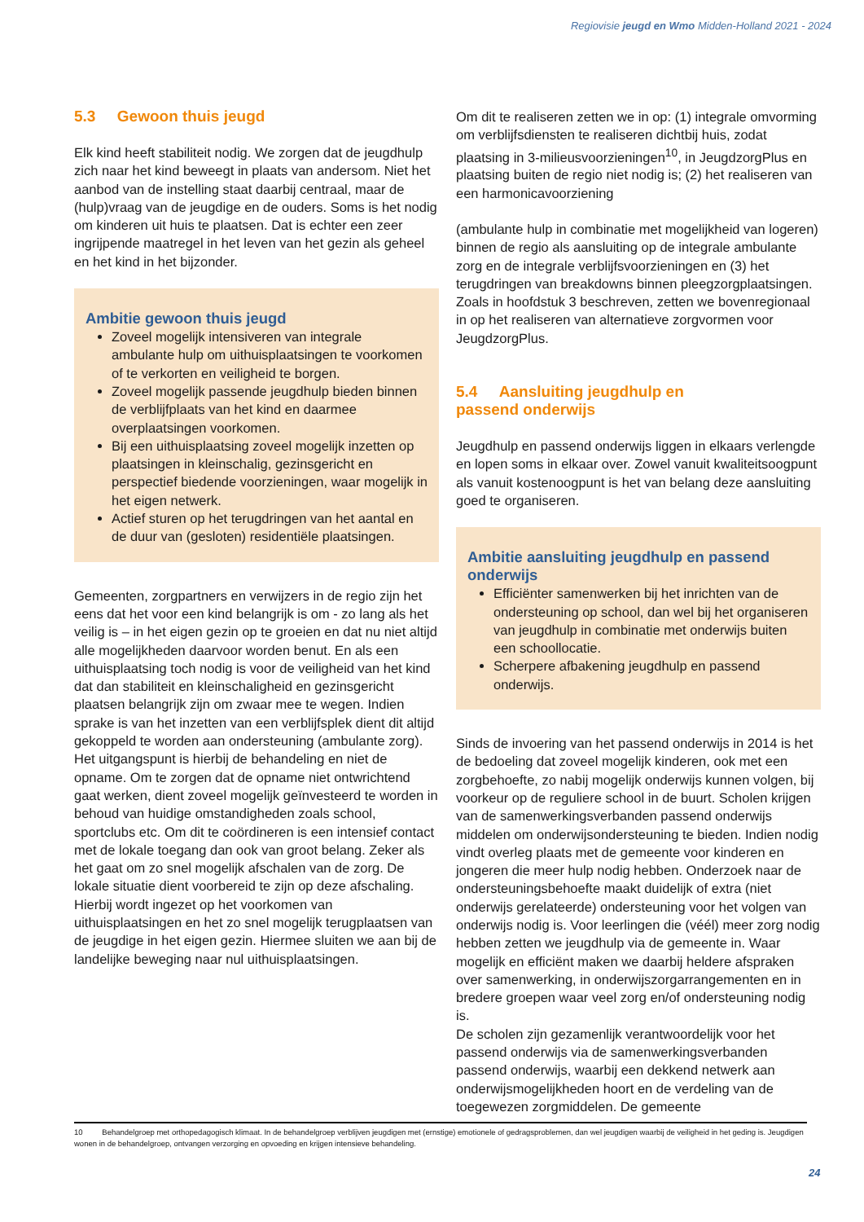Regiovisie jeugd en Wmo Midden-Holland 2021 - 2024
5.3 Gewoon thuis jeugd
Elk kind heeft stabiliteit nodig. We zorgen dat de jeugdhulp zich naar het kind beweegt in plaats van andersom. Niet het aanbod van de instelling staat daarbij centraal, maar de (hulp)vraag van de jeugdige en de ouders. Soms is het nodig om kinderen uit huis te plaatsen. Dat is echter een zeer ingrijpende maatregel in het leven van het gezin als geheel en het kind in het bijzonder.
Ambitie gewoon thuis jeugd
Zoveel mogelijk intensiveren van integrale ambulante hulp om uithuisplaatsingen te voorkomen of te verkorten en veiligheid te borgen.
Zoveel mogelijk passende jeugdhulp bieden binnen de verblijfplaats van het kind en daarmee overplaatsingen voorkomen.
Bij een uithuisplaatsing zoveel mogelijk inzetten op plaatsingen in kleinschalig, gezinsgericht en perspectief biedende voorzieningen, waar mogelijk in het eigen netwerk.
Actief sturen op het terugdringen van het aantal en de duur van (gesloten) residentiële plaatsingen.
Gemeenten, zorgpartners en verwijzers in de regio zijn het eens dat het voor een kind belangrijk is om - zo lang als het veilig is – in het eigen gezin op te groeien en dat nu niet altijd alle mogelijkheden daarvoor worden benut. En als een uithuisplaatsing toch nodig is voor de veiligheid van het kind dat dan stabiliteit en kleinschaligheid en gezinsgericht plaatsen belangrijk zijn om zwaar mee te wegen. Indien sprake is van het inzetten van een verblijfsplek dient dit altijd gekoppeld te worden aan ondersteuning (ambulante zorg). Het uitgangspunt is hierbij de behandeling en niet de opname. Om te zorgen dat de opname niet ontwrichtend gaat werken, dient zoveel mogelijk geïnvesteerd te worden in behoud van huidige omstandigheden zoals school, sportclubs etc. Om dit te coördineren is een intensief contact met de lokale toegang dan ook van groot belang. Zeker als het gaat om zo snel mogelijk afschalen van de zorg. De lokale situatie dient voorbereid te zijn op deze afschaling. Hierbij wordt ingezet op het voorkomen van uithuisplaatsingen en het zo snel mogelijk terugplaatsen van de jeugdige in het eigen gezin. Hiermee sluiten we aan bij de landelijke beweging naar nul uithuisplaatsingen.
Om dit te realiseren zetten we in op: (1) integrale omvorming om verblijfsdiensten te realiseren dichtbij huis, zodat plaatsing in 3-milieusvoorzieningen<sup>10</sup>, in JeugdzorgPlus en plaatsing buiten de regio niet nodig is; (2) het realiseren van een harmonicavoorziening
(ambulante hulp in combinatie met mogelijkheid van logeren) binnen de regio als aansluiting op de integrale ambulante zorg en de integrale verblijfsvoorzieningen en (3) het terugdringen van breakdowns binnen pleegzorgplaatsingen. Zoals in hoofdstuk 3 beschreven, zetten we bovenregionaal in op het realiseren van alternatieve zorgvormen voor JeugdzorgPlus.
5.4 Aansluiting jeugdhulp en
passend onderwijs
Jeugdhulp en passend onderwijs liggen in elkaars verlengde en lopen soms in elkaar over. Zowel vanuit kwaliteitsoogpunt als vanuit kostenoogpunt is het van belang deze aansluiting goed te organiseren.
Ambitie aansluiting jeugdhulp en passend onderwijs
Efficiënter samenwerken bij het inrichten van de ondersteuning op school, dan wel bij het organiseren van jeugdhulp in combinatie met onderwijs buiten een schoollocatie.
Scherpere afbakening jeugdhulp en passend onderwijs.
Sinds de invoering van het passend onderwijs in 2014 is het de bedoeling dat zoveel mogelijk kinderen, ook met een zorgbehoefte, zo nabij mogelijk onderwijs kunnen volgen, bij voorkeur op de reguliere school in de buurt. Scholen krijgen van de samenwerkingsverbanden passend onderwijs middelen om onderwijsondersteuning te bieden. Indien nodig vindt overleg plaats met de gemeente voor kinderen en jongeren die meer hulp nodig hebben. Onderzoek naar de ondersteuningsbehoefte maakt duidelijk of extra (niet onderwijs gerelateerde) ondersteuning voor het volgen van onderwijs nodig is. Voor leerlingen die (véél) meer zorg nodig hebben zetten we jeugdhulp via de gemeente in. Waar mogelijk en efficiënt maken we daarbij heldere afspraken over samenwerking, in onderwijszorgarrangementen en in bredere groepen waar veel zorg en/of ondersteuning nodig is.
De scholen zijn gezamenlijk verantwoordelijk voor het passend onderwijs via de samenwerkingsverbanden passend onderwijs, waarbij een dekkend netwerk aan onderwijsmogelijkheden hoort en de verdeling van de toegewezen zorgmiddelen. De gemeente
10 Behandelgroep met orthopedagogisch klimaat. In de behandelgroep verblijven jeugdigen met (ernstige) emotionele of gedragsproblemen, dan wel jeugdigen waarbij de veiligheid in het geding is. Jeugdigen wonen in de behandelgroep, ontvangen verzorging en opvoeding en krijgen intensieve behandeling.
24